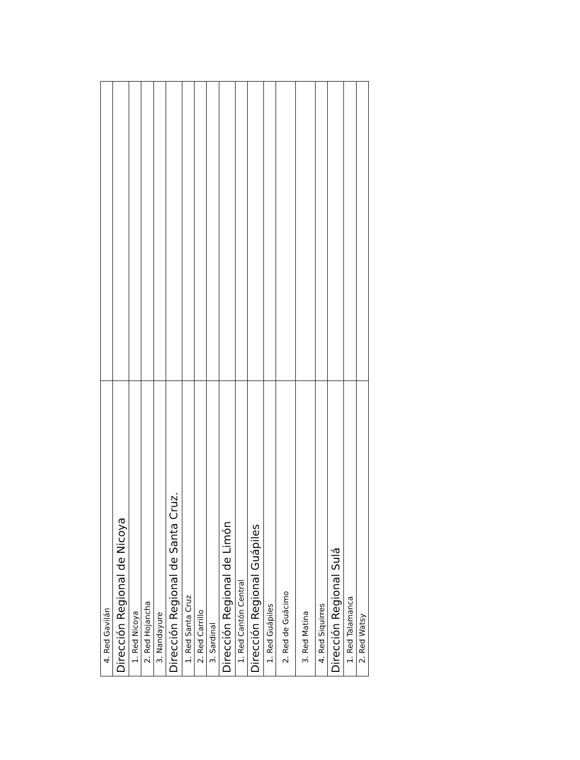| 4. Red Gavilán | |
| Dirección Regional de Nicoya | |
| 1. Red Nicoya | |
| 2. Red Hojancha | |
| 3. Nandayure | |
| Dirección Regional de Santa Cruz. | |
| 1. Red Santa Cruz | |
| 2. Red Carrillo | |
| 3. Sardinal | |
| Dirección Regional de Limón | |
| 1. Red Cantón Central | |
| Dirección Regional Guápiles | |
| 1. Red Guápiles | |
| 2. Red de Guácimo | |
| 3. Red Matina | |
| 4. Red Siquirres | |
| Dirección Regional Sulá | |
| 1. Red Talamanca | |
| 2. Red Watsy | |